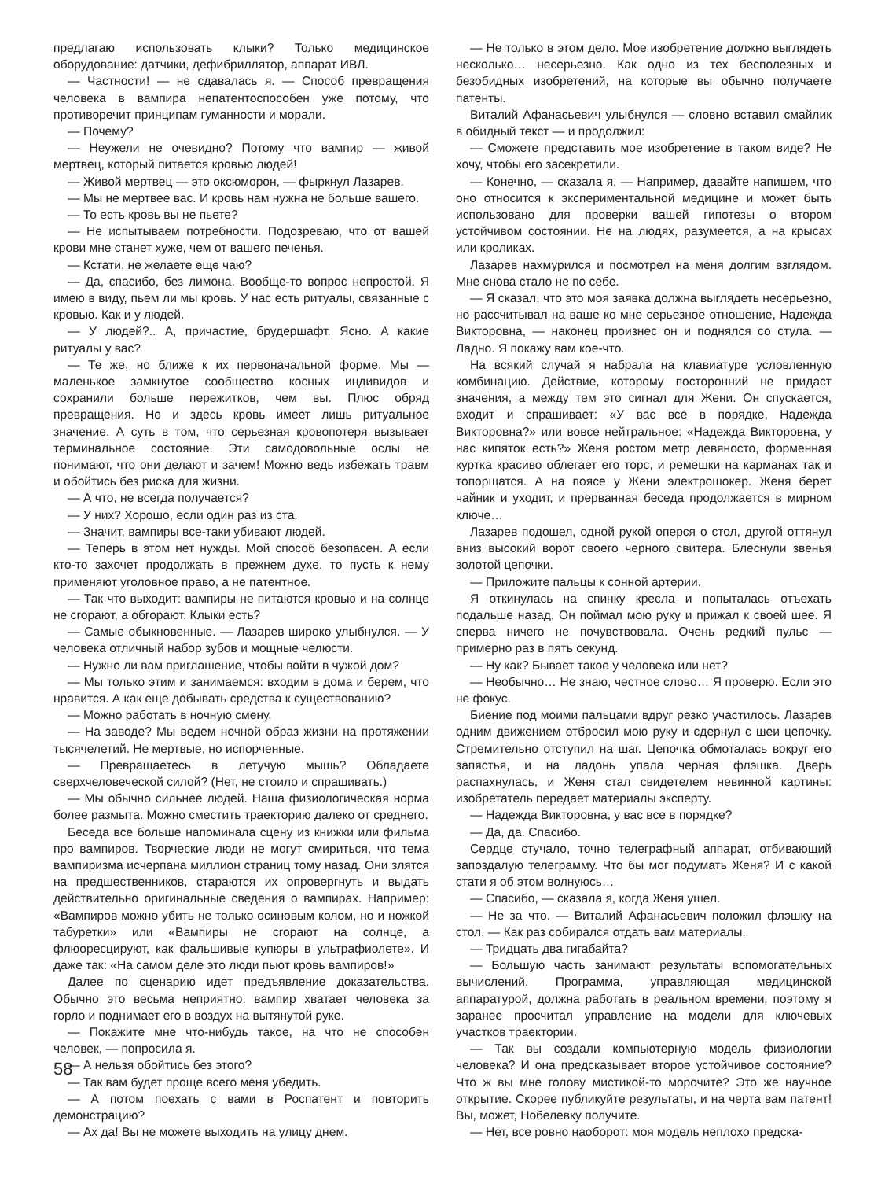предлагаю использовать клыки? Только медицинское оборудование: датчики, дефибриллятор, аппарат ИВЛ.
— Частности! — не сдавалась я. — Способ превращения человека в вампира непатентоспособен уже потому, что противоречит принципам гуманности и морали.
— Почему?
— Неужели не очевидно? Потому что вампир — живой мертвец, который питается кровью людей!
— Живой мертвец — это оксюморон, — фыркнул Лазарев.
— Мы не мертвее вас. И кровь нам нужна не больше вашего.
— То есть кровь вы не пьете?
— Не испытываем потребности. Подозреваю, что от вашей крови мне станет хуже, чем от вашего печенья.
— Кстати, не желаете еще чаю?
— Да, спасибо, без лимона. Вообще-то вопрос непростой. Я имею в виду, пьем ли мы кровь. У нас есть ритуалы, связанные с кровью. Как и у людей.
— У людей?.. А, причастие, брудершафт. Ясно. А какие ритуалы у вас?
— Те же, но ближе к их первоначальной форме. Мы — маленькое замкнутое сообщество косных индивидов и сохранили больше пережитков, чем вы. Плюс обряд превращения. Но и здесь кровь имеет лишь ритуальное значение. А суть в том, что серьезная кровопотеря вызывает терминальное состояние. Эти самодовольные ослы не понимают, что они делают и зачем! Можно ведь избежать травм и обойтись без риска для жизни.
— А что, не всегда получается?
— У них? Хорошо, если один раз из ста.
— Значит, вампиры все-таки убивают людей.
— Теперь в этом нет нужды. Мой способ безопасен. А если кто-то захочет продолжать в прежнем духе, то пусть к нему применяют уголовное право, а не патентное.
— Так что выходит: вампиры не питаются кровью и на солнце не сгорают, а обгорают. Клыки есть?
— Самые обыкновенные. — Лазарев широко улыбнулся. — У человека отличный набор зубов и мощные челюсти.
— Нужно ли вам приглашение, чтобы войти в чужой дом?
— Мы только этим и занимаемся: входим в дома и берем, что нравится. А как еще добывать средства к существованию?
— Можно работать в ночную смену.
— На заводе? Мы ведем ночной образ жизни на протяжении тысячелетий. Не мертвые, но испорченные.
— Превращаетесь в летучую мышь? Обладаете сверхчеловеческой силой? (Нет, не стоило и спрашивать.)
— Мы обычно сильнее людей. Наша физиологическая норма более размыта. Можно сместить траекторию далеко от среднего.
Беседа все больше напоминала сцену из книжки или фильма про вампиров. Творческие люди не могут смириться, что тема вампиризма исчерпана миллион страниц тому назад. Они злятся на предшественников, стараются их опровергнуть и выдать действительно оригинальные сведения о вампирах. Например: «Вампиров можно убить не только осиновым колом, но и ножкой табуретки» или «Вампиры не сгорают на солнце, а флюоресцируют, как фальшивые купюры в ультрафиолете». И даже так: «На самом деле это люди пьют кровь вампиров!»
Далее по сценарию идет предъявление доказательства. Обычно это весьма неприятно: вампир хватает человека за горло и поднимает его в воздух на вытянутой руке.
— Покажите мне что-нибудь такое, на что не способен человек, — попросила я.
— А нельзя обойтись без этого?
— Так вам будет проще всего меня убедить.
— А потом поехать с вами в Роспатент и повторить демонстрацию?
— Ах да! Вы не можете выходить на улицу днем.
— Не только в этом дело. Мое изобретение должно выглядеть несколько… несерьезно. Как одно из тех бесполезных и безобидных изобретений, на которые вы обычно получаете патенты.
Виталий Афанасьевич улыбнулся — словно вставил смайлик в обидный текст — и продолжил:
— Сможете представить мое изобретение в таком виде? Не хочу, чтобы его засекретили.
— Конечно, — сказала я. — Например, давайте напишем, что оно относится к экспериментальной медицине и может быть использовано для проверки вашей гипотезы о втором устойчивом состоянии. Не на людях, разумеется, а на крысах или кроликах.
Лазарев нахмурился и посмотрел на меня долгим взглядом. Мне снова стало не по себе.
— Я сказал, что это моя заявка должна выглядеть несерьезно, но рассчитывал на ваше ко мне серьезное отношение, Надежда Викторовна, — наконец произнес он и поднялся со стула. — Ладно. Я покажу вам кое-что.
На всякий случай я набрала на клавиатуре условленную комбинацию. Действие, которому посторонний не придаст значения, а между тем это сигнал для Жени. Он спускается, входит и спрашивает: «У вас все в порядке, Надежда Викторовна?» или вовсе нейтральное: «Надежда Викторовна, у нас кипяток есть?» Женя ростом метр девяносто, форменная куртка красиво облегает его торс, и ремешки на карманах так и топорщатся. А на поясе у Жени электрошокер. Женя берет чайник и уходит, и прерванная беседа продолжается в мирном ключе…
Лазарев подошел, одной рукой оперся о стол, другой оттянул вниз высокий ворот своего черного свитера. Блеснули звенья золотой цепочки.
— Приложите пальцы к сонной артерии.
Я откинулась на спинку кресла и попыталась отъехать подальше назад. Он поймал мою руку и прижал к своей шее. Я сперва ничего не почувствовала. Очень редкий пульс — примерно раз в пять секунд.
— Ну как? Бывает такое у человека или нет?
— Необычно… Не знаю, честное слово… Я проверю. Если это не фокус.
Биение под моими пальцами вдруг резко участилось. Лазарев одним движением отбросил мою руку и сдернул с шеи цепочку. Стремительно отступил на шаг. Цепочка обмоталась вокруг его запястья, и на ладонь упала черная флэшка. Дверь распахнулась, и Женя стал свидетелем невинной картины: изобретатель передает материалы эксперту.
— Надежда Викторовна, у вас все в порядке?
— Да, да. Спасибо.
Сердце стучало, точно телеграфный аппарат, отбивающий запоздалую телеграмму. Что бы мог подумать Женя? И с какой стати я об этом волнуюсь…
— Спасибо, — сказала я, когда Женя ушел.
— Не за что. — Виталий Афанасьевич положил флэшку на стол. — Как раз собирался отдать вам материалы.
— Тридцать два гигабайта?
— Большую часть занимают результаты вспомогательных вычислений. Программа, управляющая медицинской аппаратурой, должна работать в реальном времени, поэтому я заранее просчитал управление на модели для ключевых участков траектории.
— Так вы создали компьютерную модель физиологии человека? И она предсказывает второе устойчивое состояние? Что ж вы мне голову мистикой-то морочите? Это же научное открытие. Скорее публикуйте результаты, и на черта вам патент! Вы, может, Нобелевку получите.
— Нет, все ровно наоборот: моя модель неплохо предска-
58